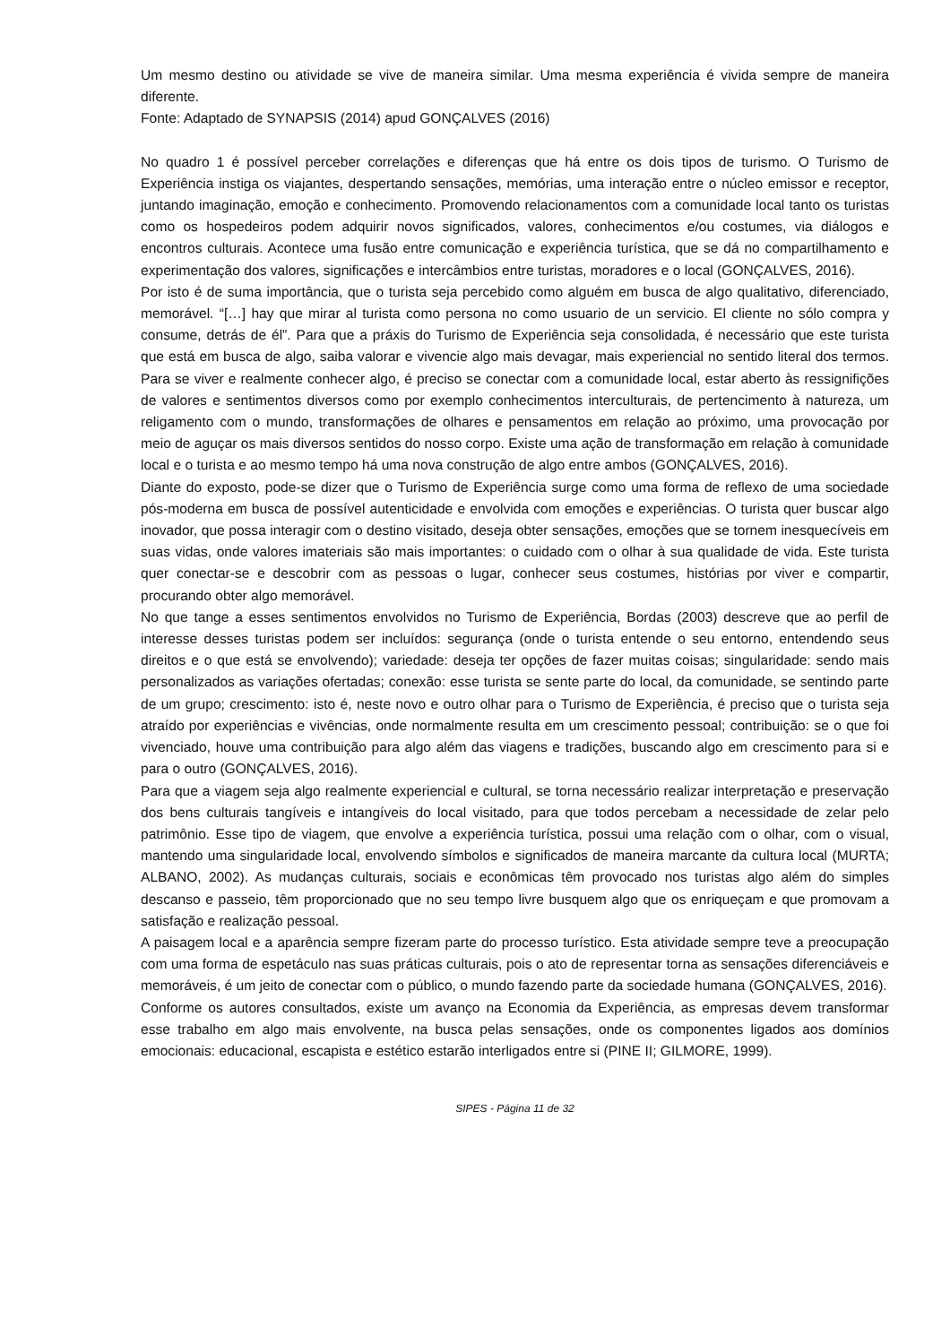Um mesmo destino ou atividade se vive de maneira similar. Uma mesma experiência é vivida sempre de maneira diferente.
Fonte: Adaptado de SYNAPSIS (2014) apud GONÇALVES (2016)
No quadro 1 é possível perceber correlações e diferenças que há entre os dois tipos de turismo. O Turismo de Experiência instiga os viajantes, despertando sensações, memórias, uma interação entre o núcleo emissor e receptor, juntando imaginação, emoção e conhecimento. Promovendo relacionamentos com a comunidade local tanto os turistas como os hospedeiros podem adquirir novos significados, valores, conhecimentos e/ou costumes, via diálogos e encontros culturais. Acontece uma fusão entre comunicação e experiência turística, que se dá no compartilhamento e experimentação dos valores, significações e intercâmbios entre turistas, moradores e o local (GONÇALVES, 2016).
Por isto é de suma importância, que o turista seja percebido como alguém em busca de algo qualitativo, diferenciado, memorável. “[…] hay que mirar al turista como persona no como usuario de un servicio. El cliente no sólo compra y consume, detrás de él”. Para que a práxis do Turismo de Experiência seja consolidada, é necessário que este turista que está em busca de algo, saiba valorar e vivencie algo mais devagar, mais experiencial no sentido literal dos termos. Para se viver e realmente conhecer algo, é preciso se conectar com a comunidade local, estar aberto às ressignifições de valores e sentimentos diversos como por exemplo conhecimentos interculturais, de pertencimento à natureza, um religamento com o mundo, transformações de olhares e pensamentos em relação ao próximo, uma provocação por meio de aguçar os mais diversos sentidos do nosso corpo. Existe uma ação de transformação em relação à comunidade local e o turista e ao mesmo tempo há uma nova construção de algo entre ambos (GONÇALVES, 2016).
Diante do exposto, pode-se dizer que o Turismo de Experiência surge como uma forma de reflexo de uma sociedade pós-moderna em busca de possível autenticidade e envolvida com emoções e experiências. O turista quer buscar algo inovador, que possa interagir com o destino visitado, deseja obter sensações, emoções que se tornem inesquecíveis em suas vidas, onde valores imateriais são mais importantes: o cuidado com o olhar à sua qualidade de vida. Este turista quer conectar-se e descobrir com as pessoas o lugar, conhecer seus costumes, histórias por viver e compartir, procurando obter algo memorável.
No que tange a esses sentimentos envolvidos no Turismo de Experiência, Bordas (2003) descreve que ao perfil de interesse desses turistas podem ser incluídos: segurança (onde o turista entende o seu entorno, entendendo seus direitos e o que está se envolvendo); variedade: deseja ter opções de fazer muitas coisas; singularidade: sendo mais personalizados as variações ofertadas; conexão: esse turista se sente parte do local, da comunidade, se sentindo parte de um grupo; crescimento: isto é, neste novo e outro olhar para o Turismo de Experiência, é preciso que o turista seja atraído por experiências e vivências, onde normalmente resulta em um crescimento pessoal; contribuição: se o que foi vivenciado, houve uma contribuição para algo além das viagens e tradições, buscando algo em crescimento para si e para o outro (GONÇALVES, 2016).
Para que a viagem seja algo realmente experiencial e cultural, se torna necessário realizar interpretação e preservação dos bens culturais tangíveis e intangíveis do local visitado, para que todos percebam a necessidade de zelar pelo patrimônio. Esse tipo de viagem, que envolve a experiência turística, possui uma relação com o olhar, com o visual, mantendo uma singularidade local, envolvendo símbolos e significados de maneira marcante da cultura local (MURTA; ALBANO, 2002). As mudanças culturais, sociais e econômicas têm provocado nos turistas algo além do simples descanso e passeio, têm proporcionado que no seu tempo livre busquem algo que os enriqueçam e que promovam a satisfação e realização pessoal.
A paisagem local e a aparência sempre fizeram parte do processo turístico. Esta atividade sempre teve a preocupação com uma forma de espetáculo nas suas práticas culturais, pois o ato de representar torna as sensações diferenciáveis e memoráveis, é um jeito de conectar com o público, o mundo fazendo parte da sociedade humana (GONÇALVES, 2016).
Conforme os autores consultados, existe um avanço na Economia da Experiência, as empresas devem transformar esse trabalho em algo mais envolvente, na busca pelas sensações, onde os componentes ligados aos domínios emocionais: educacional, escapista e estético estarão interligados entre si (PINE II; GILMORE, 1999).
SIPES - Página 11 de 32